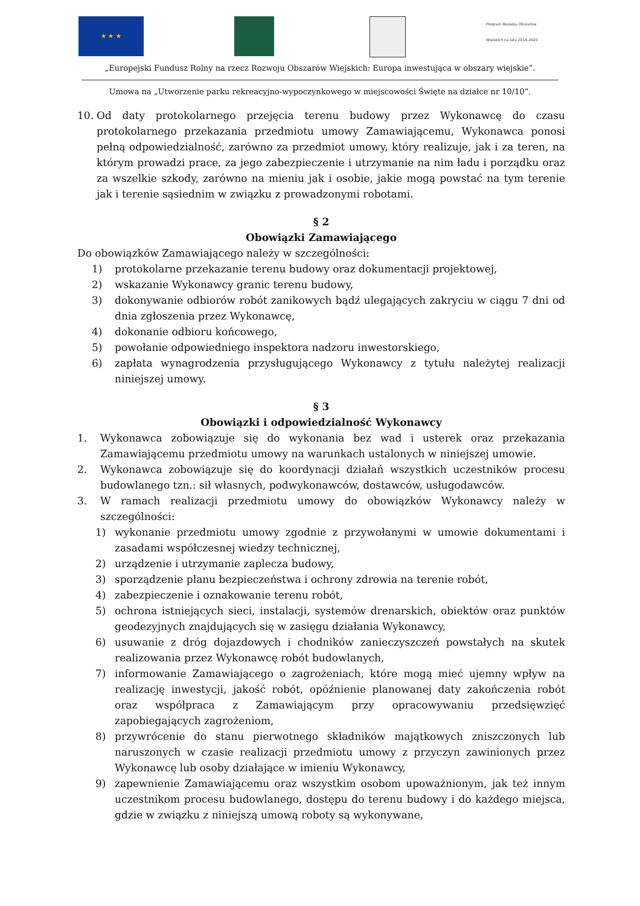★ ★ ★
Program Rozwoju Obszarów Wiejskich na lata 2014-2020
„Europejski Fundusz Rolny na rzecz Rozwoju Obszarów Wiejskich: Europa inwestująca w obszary wiejskie”.
Umowa na „Utworzenie parku rekreacyjno-wypoczynkowego w miejscowości Święte na działce nr 10/10”.
10. Od daty protokolarnego przejęcia terenu budowy przez Wykonawcę do czasu protokolarnego przekazania przedmiotu umowy Zamawiającemu, Wykonawca ponosi pełną odpowiedzialność, zarówno za przedmiot umowy, który realizuje, jak i za teren, na którym prowadzi prace, za jego zabezpieczenie i utrzymanie na nim ładu i porządku oraz za wszelkie szkody, zarówno na mieniu jak i osobie, jakie mogą powstać na tym terenie jak i terenie sąsiednim w związku z prowadzonymi robotami.
§ 2
Obowiązki Zamawiającego
Do obowiązków Zamawiającego należy w szczególności:
1) protokolarne przekazanie terenu budowy oraz dokumentacji projektowej,
2) wskazanie Wykonawcy granic terenu budowy,
3) dokonywanie odbiorów robót zanikowych bądź ulegających zakryciu w ciągu 7 dni od dnia zgłoszenia przez Wykonawcę,
4) dokonanie odbioru końcowego,
5) powołanie odpowiedniego inspektora nadzoru inwestorskiego,
6) zapłata wynagrodzenia przysługującego Wykonawcy z tytułu należytej realizacji niniejszej umowy.
§ 3
Obowiązki i odpowiedzialność Wykonawcy
1. Wykonawca zobowiązuje się do wykonania bez wad i usterek oraz przekazania Zamawiającemu przedmiotu umowy na warunkach ustalonych w niniejszej umowie.
2. Wykonawca zobowiązuje się do koordynacji działań wszystkich uczestników procesu budowlanego tzn.: sił własnych, podwykonawców, dostawców, usługodawców.
3. W ramach realizacji przedmiotu umowy do obowiązków Wykonawcy należy w szczególności:
1) wykonanie przedmiotu umowy zgodnie z przywołanymi w umowie dokumentami i zasadami współczesnej wiedzy technicznej,
2) urządzenie i utrzymanie zaplecza budowy,
3) sporządzenie planu bezpieczeństwa i ochrony zdrowia na terenie robót,
4) zabezpieczenie i oznakowanie terenu robót,
5) ochrona istniejących sieci, instalacji, systemów drenarskich, obiektów oraz punktów geodezyjnych znajdujących się w zasięgu działania Wykonawcy,
6) usuwanie z dróg dojazdowych i chodników zanieczyszczeń powstałych na skutek realizowania przez Wykonawcę robót budowlanych,
7) informowanie Zamawiającego o zagrożeniach, które mogą mieć ujemny wpływ na realizację inwestycji, jakość robót, opóźnienie planowanej daty zakończenia robót oraz współpraca z Zamawiającym przy opracowywaniu przedsięwzięć zapobiegających zagrożeniom,
8) przywrócenie do stanu pierwotnego składników majątkowych zniszczonych lub naruszonych w czasie realizacji przedmiotu umowy z przyczyn zawinionych przez Wykonawcę lub osoby działające w imieniu Wykonawcy,
9) zapewnienie Zamawiającemu oraz wszystkim osobom upoważnionym, jak też innym uczestnikom procesu budowlanego, dostępu do terenu budowy i do każdego miejsca, gdzie w związku z niniejszą umową roboty są wykonywane,